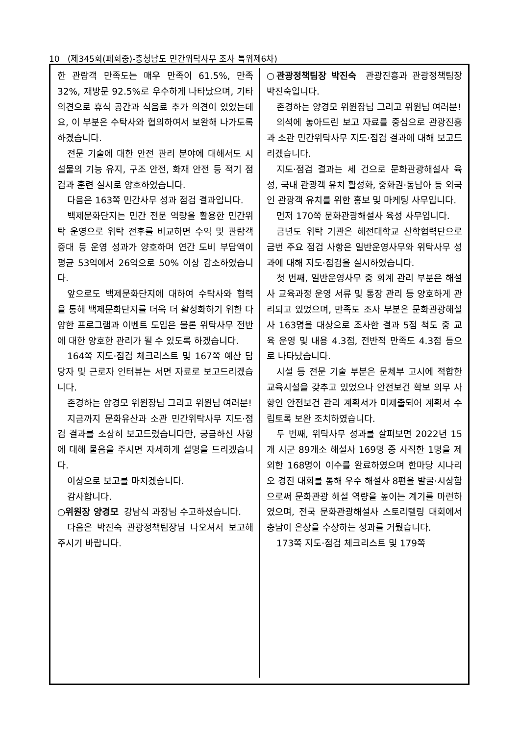10 (제345회(폐회중)-충청남도 민간위탁사무 조사 특위제6차)
한 관람객 만족도는 매우 만족이 61.5%, 만족 32%, 재방문 92.5%로 우수하게 나타났으며, 기타 의견으로 휴식 공간과 식음료 추가 의견이 있었는데요, 이 부분은 수탁사와 협의하여서 보완해 나가도록 하겠습니다.
전문 기술에 대한 안전 관리 분야에 대해서도 시설물의 기능 유지, 구조 안전, 화재 안전 등 적기 점검과 훈련 실시로 양호하였습니다.
다음은 163쪽 민간사무 성과 점검 결과입니다.
백제문화단지는 민간 전문 역량을 활용한 민간위탁 운영으로 위탁 전후를 비교하면 수익 및 관람객 증대 등 운영 성과가 양호하며 연간 도비 부담액이 평균 53억에서 26억으로 50% 이상 감소하였습니다.
앞으로도 백제문화단지에 대하여 수탁사와 협력을 통해 백제문화단지를 더욱 더 활성화하기 위한 다양한 프로그램과 이벤트 도입은 물론 위탁사무 전반에 대한 양호한 관리가 될 수 있도록 하겠습니다.
164쪽 지도·점검 체크리스트 및 167쪽 예산 담당자 및 근로자 인터뷰는 서면 자료로 보고드리겠습니다.
존경하는 양경모 위원장님 그리고 위원님 여러분!
지금까지 문화유산과 소관 민간위탁사무 지도·점검 결과를 소상히 보고드렸습니다만, 궁금하신 사항에 대해 물음을 주시면 자세하게 설명을 드리겠습니다.
이상으로 보고를 마치겠습니다.
감사합니다.
○위원장 양경모 강남식 과장님 수고하셨습니다.
다음은 박진숙 관광정책팀장님 나오셔서 보고해 주시기 바랍니다.
○관광정책팀장 박진숙 관광진흥과 관광정책팀장 박진숙입니다.
존경하는 양경모 위원장님 그리고 위원님 여러분!
의석에 놓아드린 보고 자료를 중심으로 관광진흥과 소관 민간위탁사무 지도·점검 결과에 대해 보고드리겠습니다.
지도·점검 결과는 세 건으로 문화관광해설사 육성, 국내 관광객 유치 활성화, 중화권·동남아 등 외국인 관광객 유치를 위한 홍보 및 마케팅 사무입니다.
먼저 170쪽 문화관광해설사 육성 사무입니다.
금년도 위탁 기관은 혜전대학교 산학협력단으로 금번 주요 점검 사항은 일반운영사무와 위탁사무 성과에 대해 지도·점검을 실시하였습니다.
첫 번째, 일반운영사무 중 회계 관리 부분은 해설사 교육과정 운영 서류 및 통장 관리 등 양호하게 관리되고 있었으며, 만족도 조사 부분은 문화관광해설사 163명을 대상으로 조사한 결과 5점 척도 중 교육 운영 및 내용 4.3점, 전반적 만족도 4.3점 등으로 나타났습니다.
시설 등 전문 기술 부분은 문체부 고시에 적합한 교육시설을 갖추고 있었으나 안전보건 확보 의무 사항인 안전보건 관리 계획서가 미제출되어 계획서 수립토록 보완 조치하였습니다.
두 번째, 위탁사무 성과를 살펴보면 2022년 15개 시군 89개소 해설사 169명 중 사직한 1명을 제외한 168명이 이수를 완료하였으며 한마당 시나리오 경진 대회를 통해 우수 해설사 8편을 발굴·시상함으로써 문화관광 해설 역량을 높이는 계기를 마련하였으며, 전국 문화관광해설사 스토리텔링 대회에서 충남이 은상을 수상하는 성과를 거뒀습니다.
173쪽 지도·점검 체크리스트 및 179쪽